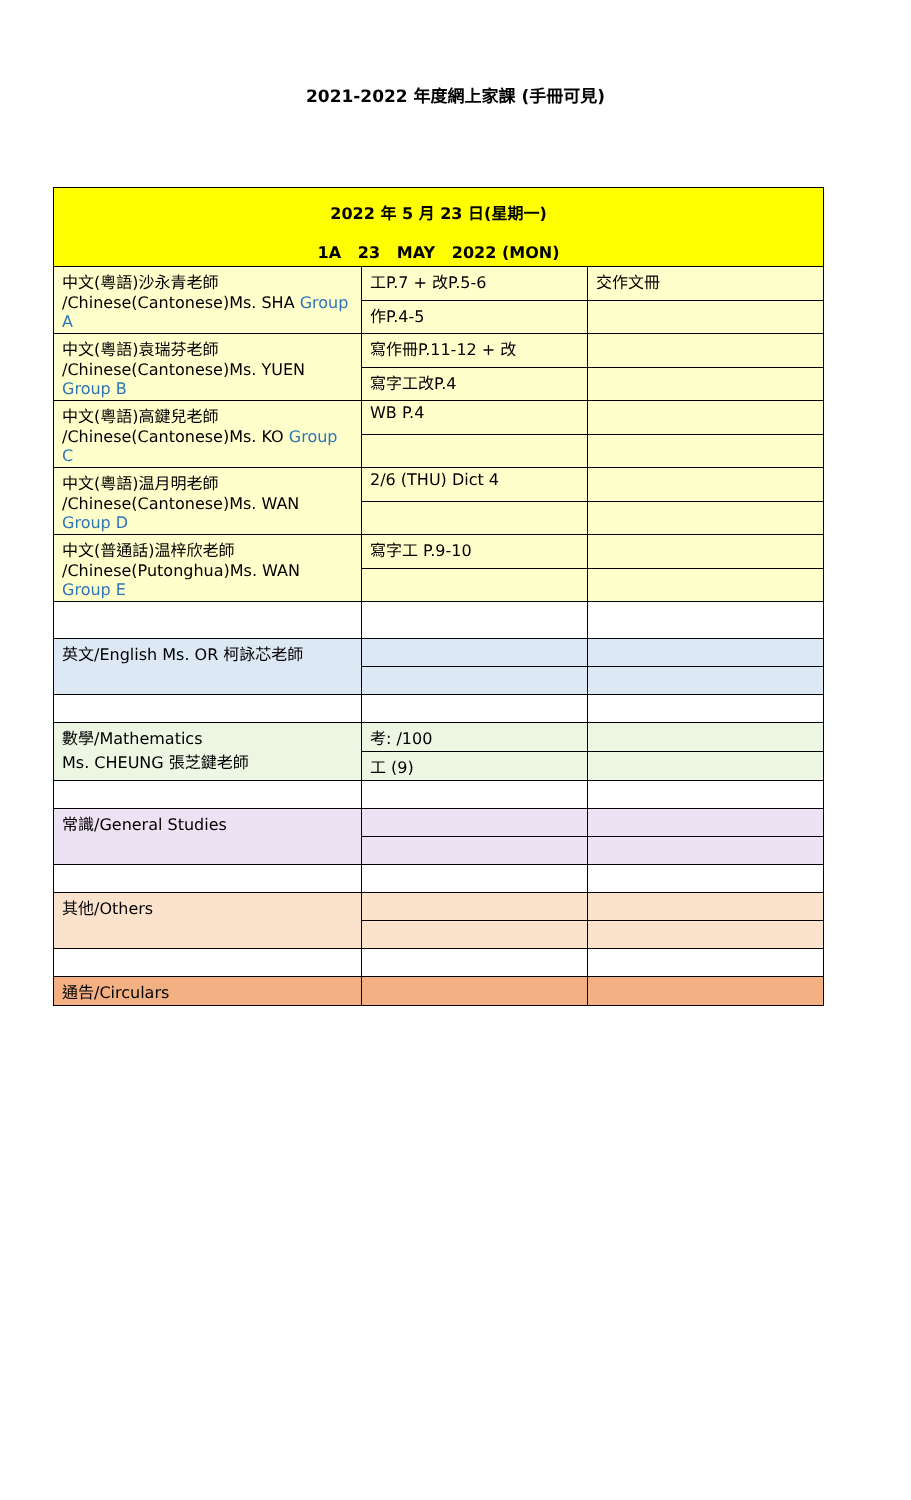2021-2022 年度網上家課 (手冊可見)
| 2022 年 5 月 23 日(星期一) 1A 23 MAY 2022 (MON) | | |
| --- | --- | --- |
| 中文(粵語)沙永青老師 /Chinese(Cantonese)Ms. SHA Group A | 工P.7 + 改P.5-6 | 交作文冊 |
| | 作P.4-5 | |
| 中文(粵語)袁瑞芬老師 /Chinese(Cantonese)Ms. YUEN Group B | 寫作冊P.11-12 + 改 | |
| | 寫字工改P.4 | |
| 中文(粵語)高鍵兒老師 /Chinese(Cantonese)Ms. KO Group C | WB P.4 | |
| 中文(粵語)温月明老師 /Chinese(Cantonese)Ms. WAN Group D | 2/6 (THU) Dict 4 | |
| 中文(普通話)温梓欣老師 /Chinese(Putonghua)Ms. WAN Group E | 寫字工 P.9-10 | |
| 英文/English Ms. OR 柯詠芯老師 | | |
| 數學/Mathematics Ms. CHEUNG 張芝鍵老師 | 考: /100 | |
| | 工 (9) | |
| 常識/General Studies | | |
| 其他/Others | | |
| 通告/Circulars | | |